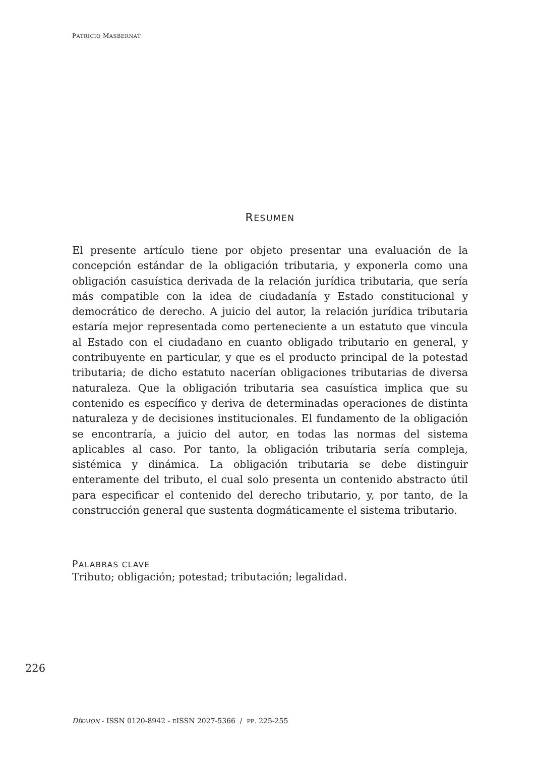PATRICIO MASBERNAT
RESUMEN
El presente artículo tiene por objeto presentar una evaluación de la concepción estándar de la obligación tributaria, y exponerla como una obligación casuística derivada de la relación jurídica tributaria, que sería más compatible con la idea de ciudadanía y Estado constitucional y democrático de derecho. A juicio del autor, la relación jurídica tributaria estaría mejor representada como perteneciente a un estatuto que vincula al Estado con el ciudadano en cuanto obligado tributario en general, y contribuyente en particular, y que es el producto principal de la potestad tributaria; de dicho estatuto nacerían obligaciones tributarias de diversa naturaleza. Que la obligación tributaria sea casuística implica que su contenido es específico y deriva de determinadas operaciones de distinta naturaleza y de decisiones institucionales. El fundamento de la obligación se encontraría, a juicio del autor, en todas las normas del sistema aplicables al caso. Por tanto, la obligación tributaria sería compleja, sistémica y dinámica. La obligación tributaria se debe distinguir enteramente del tributo, el cual solo presenta un contenido abstracto útil para especificar el contenido del derecho tributario, y, por tanto, de la construcción general que sustenta dogmáticamente el sistema tributario.
PALABRAS CLAVE
Tributo; obligación; potestad; tributación; legalidad.
226
DÍKAION - ISSN 0120-8942 - EISSN 2027-5366 / PP. 225-255